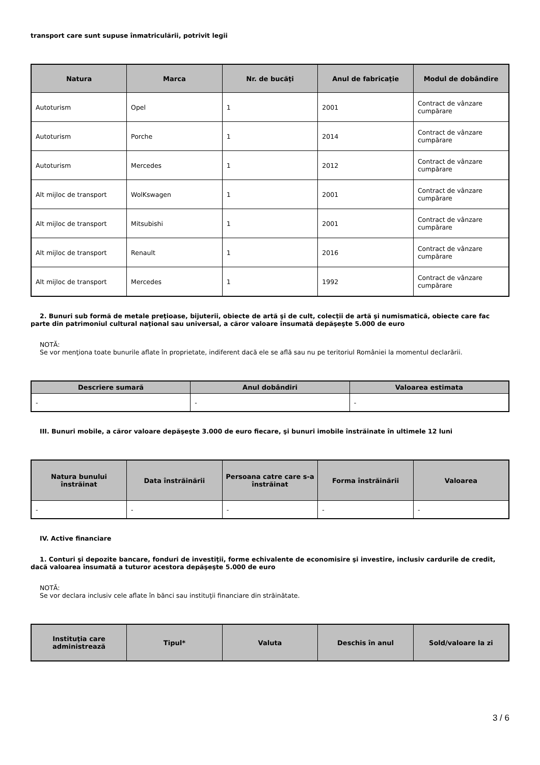transport care sunt supuse înmatriculării, potrivit legii
| Natura | Marca | Nr. de bucăţi | Anul de fabricaţie | Modul de dobândire |
| --- | --- | --- | --- | --- |
| Autoturism | Opel | 1 | 2001 | Contract de vânzare cumpărare |
| Autoturism | Porche | 1 | 2014 | Contract de vânzare cumpărare |
| Autoturism | Mercedes | 1 | 2012 | Contract de vânzare cumpărare |
| Alt mijloc de transport | WolKswagen | 1 | 2001 | Contract de vânzare cumpărare |
| Alt mijloc de transport | Mitsubishi | 1 | 2001 | Contract de vânzare cumpărare |
| Alt mijloc de transport | Renault | 1 | 2016 | Contract de vânzare cumpărare |
| Alt mijloc de transport | Mercedes | 1 | 1992 | Contract de vânzare cumpărare |
2. Bunuri sub formă de metale preţioase, bijuterii, obiecte de artă şi de cult, colecţii de artă şi numismatică, obiecte care fac parte din patrimoniul cultural naţional sau universal, a căror valoare însumată depăşeşte 5.000 de euro
NOTĂ:
Se vor menţiona toate bunurile aflate în proprietate, indiferent dacă ele se află sau nu pe teritoriul României la momentul declarării.
| Descriere sumară | Anul dobândiri | Valoarea estimata |
| --- | --- | --- |
| - | - | - |
III. Bunuri mobile, a căror valoare depăşeşte 3.000 de euro fiecare, şi bunuri imobile înstrăinate în ultimele 12 luni
| Natura bunului înstrăinat | Data înstrăinării | Persoana catre care s-a înstrăinat | Forma înstrăinării | Valoarea |
| --- | --- | --- | --- | --- |
| - | - | - | - | - |
IV. Active financiare
1. Conturi şi depozite bancare, fonduri de investiţii, forme echivalente de economisire şi investire, inclusiv cardurile de credit, dacă valoarea însumată a tuturor acestora depăşeşte 5.000 de euro
NOTĂ:
Se vor declara inclusiv cele aflate în bănci sau instituţii financiare din străinătate.
| Instituţia care administrează | Tipul* | Valuta | Deschis în anul | Sold/valoare la zi |
| --- | --- | --- | --- | --- |
3 / 6